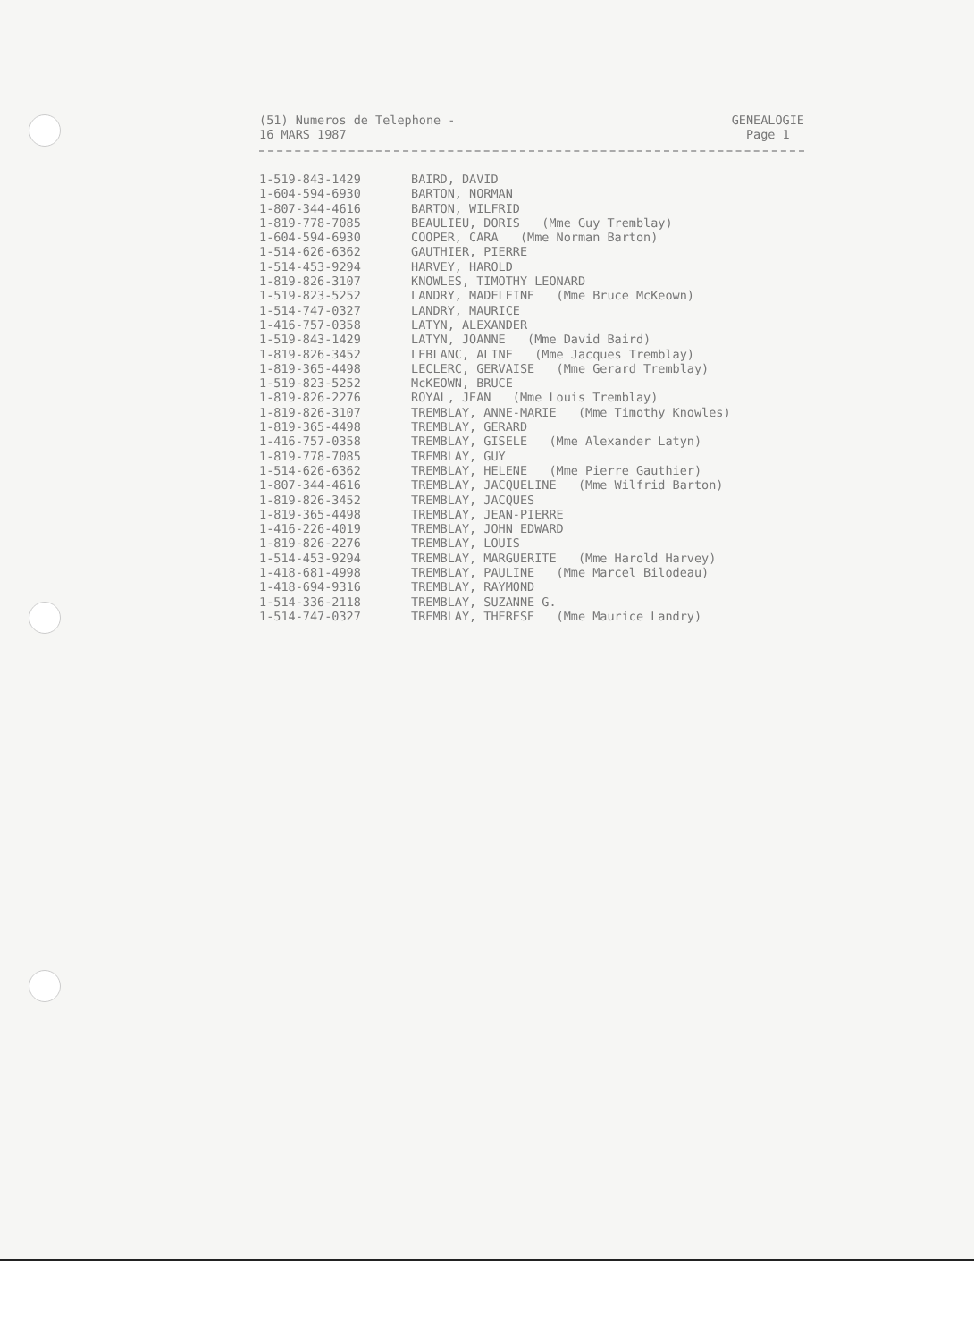(51) Numeros de Telephone -
16 MARS 1987
GENEALOGIE
Page 1
| 1-519-843-1429 | BAIRD, DAVID |
| 1-604-594-6930 | BARTON, NORMAN |
| 1-807-344-4616 | BARTON, WILFRID |
| 1-819-778-7085 | BEAULIEU, DORIS (Mme Guy Tremblay) |
| 1-604-594-6930 | COOPER, CARA (Mme Norman Barton) |
| 1-514-626-6362 | GAUTHIER, PIERRE |
| 1-514-453-9294 | HARVEY, HAROLD |
| 1-819-826-3107 | KNOWLES, TIMOTHY LEONARD |
| 1-519-823-5252 | LANDRY, MADELEINE (Mme Bruce McKeown) |
| 1-514-747-0327 | LANDRY, MAURICE |
| 1-416-757-0358 | LATYN, ALEXANDER |
| 1-519-843-1429 | LATYN, JOANNE (Mme David Baird) |
| 1-819-826-3452 | LEBLANC, ALINE (Mme Jacques Tremblay) |
| 1-819-365-4498 | LECLERC, GERVAISE (Mme Gerard Tremblay) |
| 1-519-823-5252 | McKEOWN, BRUCE |
| 1-819-826-2276 | ROYAL, JEAN (Mme Louis Tremblay) |
| 1-819-826-3107 | TREMBLAY, ANNE-MARIE (Mme Timothy Knowles) |
| 1-819-365-4498 | TREMBLAY, GERARD |
| 1-416-757-0358 | TREMBLAY, GISELE (Mme Alexander Latyn) |
| 1-819-778-7085 | TREMBLAY, GUY |
| 1-514-626-6362 | TREMBLAY, HELENE (Mme Pierre Gauthier) |
| 1-807-344-4616 | TREMBLAY, JACQUELINE (Mme Wilfrid Barton) |
| 1-819-826-3452 | TREMBLAY, JACQUES |
| 1-819-365-4498 | TREMBLAY, JEAN-PIERRE |
| 1-416-226-4019 | TREMBLAY, JOHN EDWARD |
| 1-819-826-2276 | TREMBLAY, LOUIS |
| 1-514-453-9294 | TREMBLAY, MARGUERITE (Mme Harold Harvey) |
| 1-418-681-4998 | TREMBLAY, PAULINE (Mme Marcel Bilodeau) |
| 1-418-694-9316 | TREMBLAY, RAYMOND |
| 1-514-336-2118 | TREMBLAY, SUZANNE G. |
| 1-514-747-0327 | TREMBLAY, THERESE (Mme Maurice Landry) |